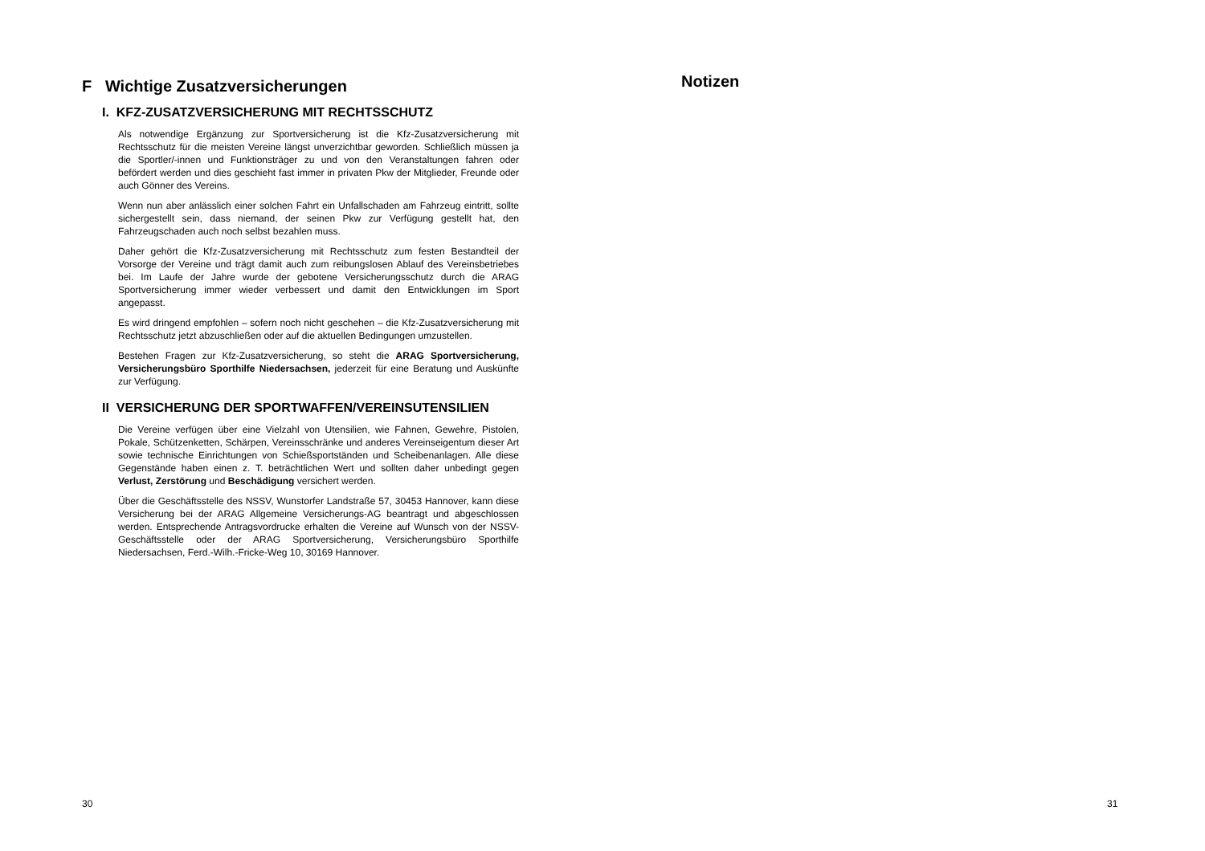F Wichtige Zusatzversicherungen
I. KFZ-ZUSATZVERSICHERUNG MIT RECHTSSCHUTZ
Als notwendige Ergänzung zur Sportversicherung ist die Kfz-Zusatzversicherung mit Rechtsschutz für die meisten Vereine längst unverzichtbar geworden. Schließlich müssen ja die Sportler/-innen und Funktionsträger zu und von den Veranstaltungen fahren oder befördert werden und dies geschieht fast immer in privaten Pkw der Mitglieder, Freunde oder auch Gönner des Vereins.
Wenn nun aber anlässlich einer solchen Fahrt ein Unfallschaden am Fahrzeug eintritt, sollte sichergestellt sein, dass niemand, der seinen Pkw zur Verfügung gestellt hat, den Fahrzeugschaden auch noch selbst bezahlen muss.
Daher gehört die Kfz-Zusatzversicherung mit Rechtsschutz zum festen Bestandteil der Vorsorge der Vereine und trägt damit auch zum reibungslosen Ablauf des Vereinsbetriebes bei. Im Laufe der Jahre wurde der gebotene Versicherungsschutz durch die ARAG Sportversicherung immer wieder verbessert und damit den Entwicklungen im Sport angepasst.
Es wird dringend empfohlen – sofern noch nicht geschehen – die Kfz-Zusatzversicherung mit Rechtsschutz jetzt abzuschließen oder auf die aktuellen Bedingungen umzustellen.
Bestehen Fragen zur Kfz-Zusatzversicherung, so steht die ARAG Sportversicherung, Versicherungsbüro Sporthilfe Niedersachsen, jederzeit für eine Beratung und Auskünfte zur Verfügung.
II VERSICHERUNG DER SPORTWAFFEN/VEREINSUTENSILIEN
Die Vereine verfügen über eine Vielzahl von Utensilien, wie Fahnen, Gewehre, Pistolen, Pokale, Schützenketten, Schärpen, Vereinsschränke und anderes Vereinseigentum dieser Art sowie technische Einrichtungen von Schießsportständen und Scheibenanlagen. Alle diese Gegenstände haben einen z. T. beträchtlichen Wert und sollten daher unbedingt gegen Verlust, Zerstörung und Beschädigung versichert werden.
Über die Geschäftsstelle des NSSV, Wunstorfer Landstraße 57, 30453 Hannover, kann diese Versicherung bei der ARAG Allgemeine Versicherungs-AG beantragt und abgeschlossen werden. Entsprechende Antragsvordrucke erhalten die Vereine auf Wunsch von der NSSV-Geschäftsstelle oder der ARAG Sportversicherung, Versicherungsbüro Sporthilfe Niedersachsen, Ferd.-Wilh.-Fricke-Weg 10, 30169 Hannover.
30
Notizen
31